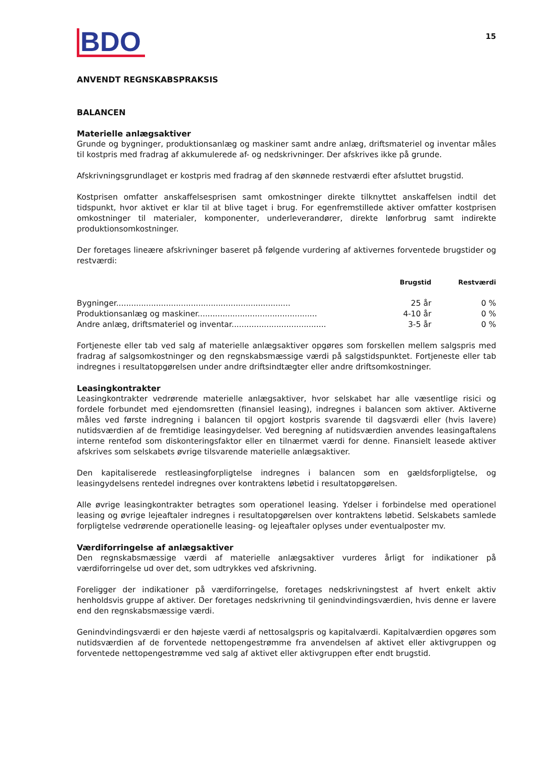BDO
15
ANVENDT REGNSKABSPRAKSIS
BALANCEN
Materielle anlægsaktiver
Grunde og bygninger, produktionsanlæg og maskiner samt andre anlæg, driftsmateriel og inventar måles til kostpris med fradrag af akkumulerede af- og nedskrivninger. Der afskrives ikke på grunde.
Afskrivningsgrundlaget er kostpris med fradrag af den skønnede restværdi efter afsluttet brugstid.
Kostprisen omfatter anskaffelsesprisen samt omkostninger direkte tilknyttet anskaffelsen indtil det tidspunkt, hvor aktivet er klar til at blive taget i brug. For egenfremstillede aktiver omfatter kostprisen omkostninger til materialer, komponenter, underleverandører, direkte lønforbrug samt indirekte produktionsomkostninger.
Der foretages lineære afskrivninger baseret på følgende vurdering af aktivernes forventede brugstider og restværdi:
| | Brugstid | Restværdi |
| --- | --- | --- |
| Bygninger...................................................................... | 25 år | 0 % |
| Produktionsanlæg og maskiner................................................ | 4-10 år | 0 % |
| Andre anlæg, driftsmateriel og inventar...................................... | 3-5 år | 0 % |
Fortjeneste eller tab ved salg af materielle anlægsaktiver opgøres som forskellen mellem salgspris med fradrag af salgsomkostninger og den regnskabsmæssige værdi på salgstidspunktet. Fortjeneste eller tab indregnes i resultatopgørelsen under andre driftsindtægter eller andre driftsomkostninger.
Leasingkontrakter
Leasingkontrakter vedrørende materielle anlægsaktiver, hvor selskabet har alle væsentlige risici og fordele forbundet med ejendomsretten (finansiel leasing), indregnes i balancen som aktiver. Aktiverne måles ved første indregning i balancen til opgjort kostpris svarende til dagsværdi eller (hvis lavere) nutidsværdien af de fremtidige leasingydelser. Ved beregning af nutidsværdien anvendes leasingaftalens interne rentefod som diskonteringsfaktor eller en tilnærmet værdi for denne. Finansielt leasede aktiver afskrives som selskabets øvrige tilsvarende materielle anlægsaktiver.
Den kapitaliserede restleasingforpligtelse indregnes i balancen som en gældsforpligtelse, og leasingydelsens rentedel indregnes over kontraktens løbetid i resultatopgørelsen.
Alle øvrige leasingkontrakter betragtes som operationel leasing. Ydelser i forbindelse med operationel leasing og øvrige lejeaftaler indregnes i resultatopgørelsen over kontraktens løbetid. Selskabets samlede forpligtelse vedrørende operationelle leasing- og lejeaftaler oplyses under eventualposter mv.
Værdiforringelse af anlægsaktiver
Den regnskabsmæssige værdi af materielle anlægsaktiver vurderes årligt for indikationer på værdiforringelse ud over det, som udtrykkes ved afskrivning.
Foreligger der indikationer på værdiforringelse, foretages nedskrivningstest af hvert enkelt aktiv henholdsvis gruppe af aktiver. Der foretages nedskrivning til genindvindingsværdien, hvis denne er lavere end den regnskabsmæssige værdi.
Genindvindingsværdi er den højeste værdi af nettosalgspris og kapitalværdi. Kapitalværdien opgøres som nutidsværdien af de forventede nettopengestrømme fra anvendelsen af aktivet eller aktivgruppen og forventede nettopengestrømme ved salg af aktivet eller aktivgruppen efter endt brugstid.